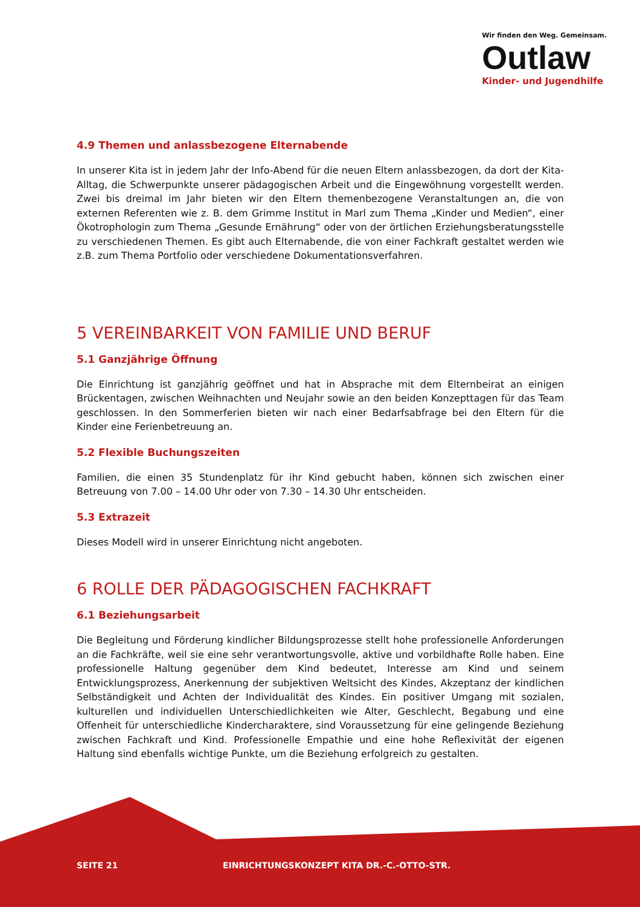Wir finden den Weg. Gemeinsam.
Outlaw
Kinder- und Jugendhilfe
4.9 Themen und anlassbezogene Elternabende
In unserer Kita ist in jedem Jahr der Info-Abend für die neuen Eltern anlassbezogen, da dort der Kita-Alltag, die Schwerpunkte unserer pädagogischen Arbeit und die Eingewöhnung vorgestellt werden. Zwei bis dreimal im Jahr bieten wir den Eltern themenbezogene Veranstaltungen an, die von externen Referenten wie z. B. dem Grimme Institut in Marl zum Thema „Kinder und Medien“, einer Ökotrophologin zum Thema „Gesunde Ernährung“ oder von der örtlichen Erziehungsberatungsstelle zu verschiedenen Themen. Es gibt auch Elternabende, die von einer Fachkraft gestaltet werden wie z.B. zum Thema Portfolio oder verschiedene Dokumentationsverfahren.
5 VEREINBARKEIT VON FAMILIE UND BERUF
5.1 Ganzjährige Öffnung
Die Einrichtung ist ganzjährig geöffnet und hat in Absprache mit dem Elternbeirat an einigen Brückentagen, zwischen Weihnachten und Neujahr sowie an den beiden Konzepttagen für das Team geschlossen. In den Sommerferien bieten wir nach einer Bedarfsabfrage bei den Eltern für die Kinder eine Ferienbetreuung an.
5.2 Flexible Buchungszeiten
Familien, die einen 35 Stundenplatz für ihr Kind gebucht haben, können sich zwischen einer Betreuung von 7.00 – 14.00 Uhr oder von 7.30 – 14.30 Uhr entscheiden.
5.3 Extrazeit
Dieses Modell wird in unserer Einrichtung nicht angeboten.
6 ROLLE DER PÄDAGOGISCHEN FACHKRAFT
6.1 Beziehungsarbeit
Die Begleitung und Förderung kindlicher Bildungsprozesse stellt hohe professionelle Anforderungen an die Fachkräfte, weil sie eine sehr verantwortungsvolle, aktive und vorbildhafte Rolle haben. Eine professionelle Haltung gegenüber dem Kind bedeutet, Interesse am Kind und seinem Entwicklungsprozess, Anerkennung der subjektiven Weltsicht des Kindes, Akzeptanz der kindlichen Selbständigkeit und Achten der Individualität des Kindes. Ein positiver Umgang mit sozialen, kulturellen und individuellen Unterschiedlichkeiten wie Alter, Geschlecht, Begabung und eine Offenheit für unterschiedliche Kindercharaktere, sind Voraussetzung für eine gelingende Beziehung zwischen Fachkraft und Kind. Professionelle Empathie und eine hohe Reflexivität der eigenen Haltung sind ebenfalls wichtige Punkte, um die Beziehung erfolgreich zu gestalten.
SEITE 21 EINRICHTUNGSKONZEPT KITA DR.-C.-OTTO-STR.